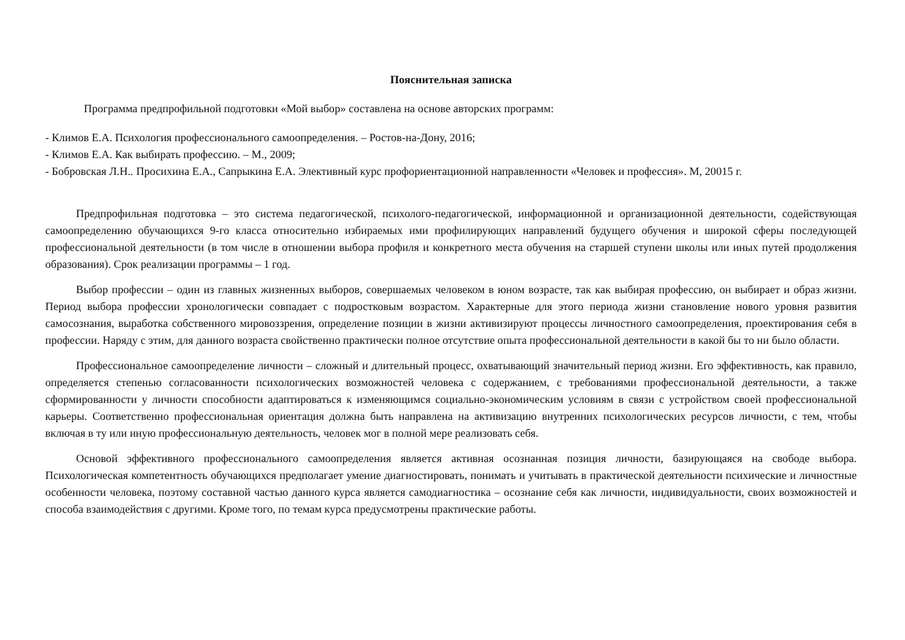Пояснительная записка
Программа предпрофильной подготовки «Мой выбор» составлена на основе авторских программ:
- Климов Е.А. Психология профессионального самоопределения. – Ростов-на-Дону, 2016;
- Климов Е.А. Как выбирать профессию. – М., 2009;
- Бобровская Л.Н.. Просихина Е.А., Сапрыкина Е.А. Элективный курс профориентационной направленности «Человек и профессия». М, 20015 г.
Предпрофильная подготовка – это система педагогической, психолого-педагогической, информационной и организационной деятельности, содействующая самоопределению обучающихся 9-го класса относительно избираемых ими профилирующих направлений будущего обучения и широкой сферы последующей профессиональной деятельности (в том числе в отношении выбора профиля и конкретного места обучения на старшей ступени школы или иных путей продолжения образования). Срок реализации программы – 1 год.
Выбор профессии – один из главных жизненных выборов, совершаемых человеком в юном возрасте, так как выбирая профессию, он выбирает и образ жизни. Период выбора профессии хронологически совпадает с подростковым возрастом. Характерные для этого периода жизни становление нового уровня развития самосознания, выработка собственного мировоззрения, определение позиции в жизни активизируют процессы личностного самоопределения, проектирования себя в профессии. Наряду с этим, для данного возраста свойственно практически полное отсутствие опыта профессиональной деятельности в какой бы то ни было области.
Профессиональное самоопределение личности – сложный и длительный процесс, охватывающий значительный период жизни. Его эффективность, как правило, определяется степенью согласованности психологических возможностей человека с содержанием, с требованиями профессиональной деятельности, а также сформированности у личности способности адаптироваться к изменяющимся социально-экономическим условиям в связи с устройством своей профессиональной карьеры. Соответственно профессиональная ориентация должна быть направлена на активизацию внутренних психологических ресурсов личности, с тем, чтобы включая в ту или иную профессиональную деятельность, человек мог в полной мере реализовать себя.
Основой эффективного профессионального самоопределения является активная осознанная позиция личности, базирующаяся на свободе выбора. Психологическая компетентность обучающихся предполагает умение диагностировать, понимать и учитывать в практической деятельности психические и личностные особенности человека, поэтому составной частью данного курса является самодиагностика – осознание себя как личности, индивидуальности, своих возможностей и способа взаимодействия с другими. Кроме того, по темам курса предусмотрены практические работы.